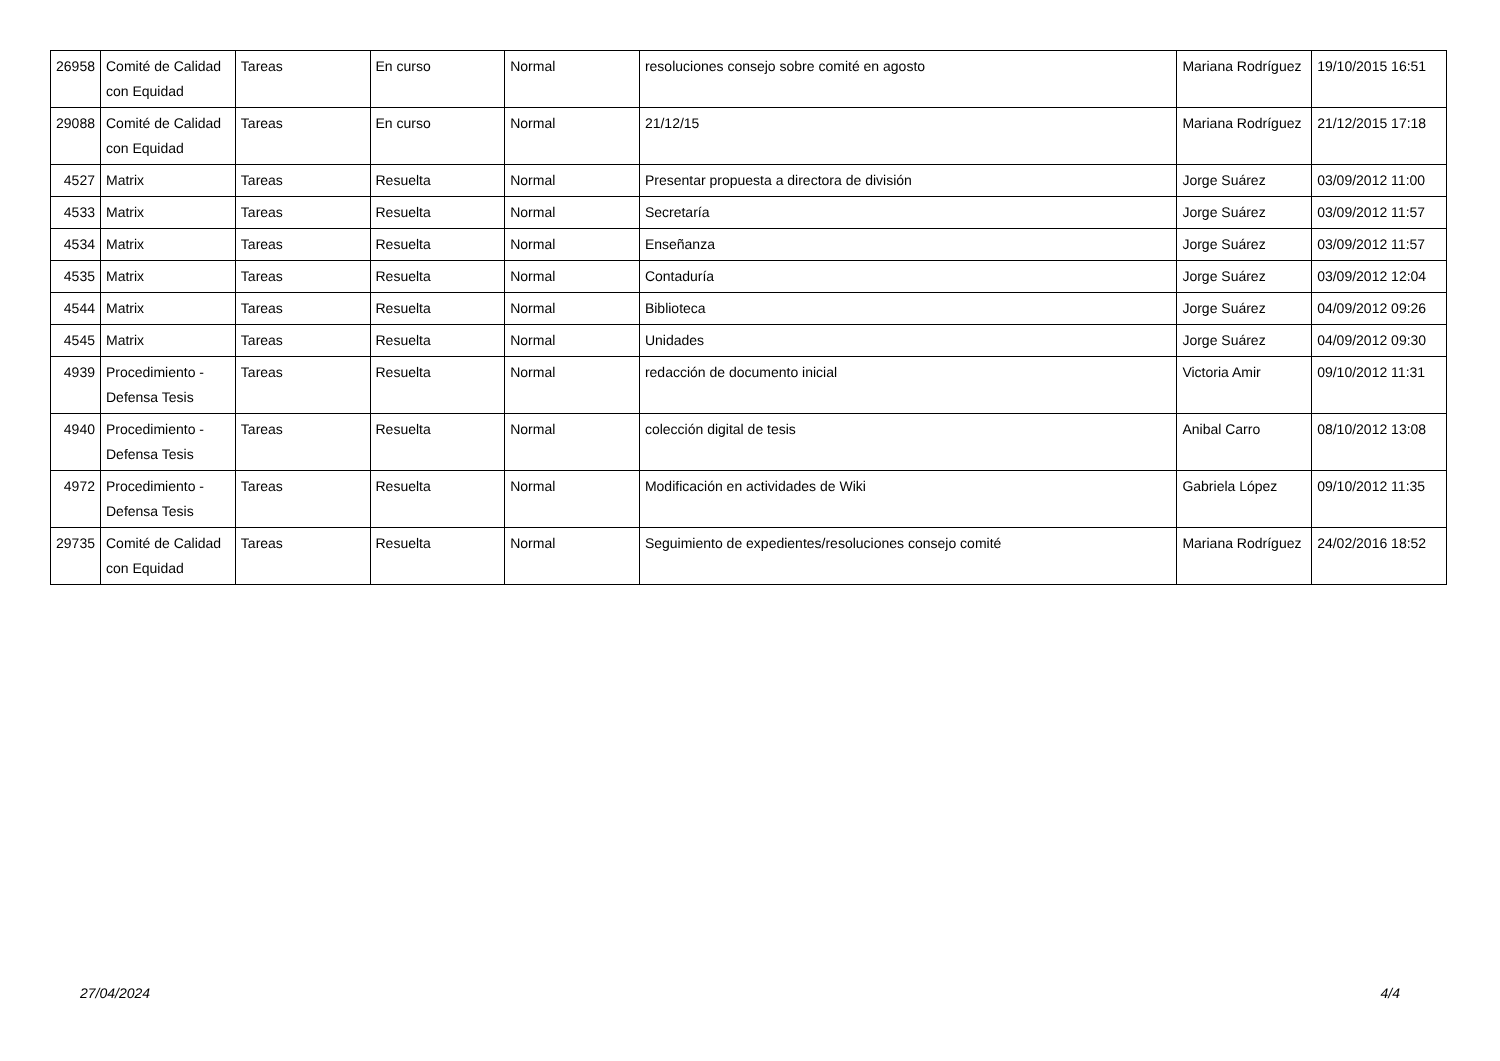| 26958 | Comité de Calidad con Equidad | Tareas | En curso | Normal | resoluciones consejo sobre comité en agosto | Mariana Rodríguez | 19/10/2015 16:51 |
| 29088 | Comité de Calidad con Equidad | Tareas | En curso | Normal | 21/12/15 | Mariana Rodríguez | 21/12/2015 17:18 |
| 4527 | Matrix | Tareas | Resuelta | Normal | Presentar propuesta a directora de división | Jorge Suárez | 03/09/2012 11:00 |
| 4533 | Matrix | Tareas | Resuelta | Normal | Secretaría | Jorge Suárez | 03/09/2012 11:57 |
| 4534 | Matrix | Tareas | Resuelta | Normal | Enseñanza | Jorge Suárez | 03/09/2012 11:57 |
| 4535 | Matrix | Tareas | Resuelta | Normal | Contaduría | Jorge Suárez | 03/09/2012 12:04 |
| 4544 | Matrix | Tareas | Resuelta | Normal | Biblioteca | Jorge Suárez | 04/09/2012 09:26 |
| 4545 | Matrix | Tareas | Resuelta | Normal | Unidades | Jorge Suárez | 04/09/2012 09:30 |
| 4939 | Procedimiento - Defensa Tesis | Tareas | Resuelta | Normal | redacción de documento inicial | Victoria Amir | 09/10/2012 11:31 |
| 4940 | Procedimiento - Defensa Tesis | Tareas | Resuelta | Normal | colección digital de tesis | Anibal Carro | 08/10/2012 13:08 |
| 4972 | Procedimiento - Defensa Tesis | Tareas | Resuelta | Normal | Modificación en actividades de Wiki | Gabriela López | 09/10/2012 11:35 |
| 29735 | Comité de Calidad con Equidad | Tareas | Resuelta | Normal | Seguimiento de expedientes/resoluciones consejo comité | Mariana Rodríguez | 24/02/2016 18:52 |
27/04/2024 4/4